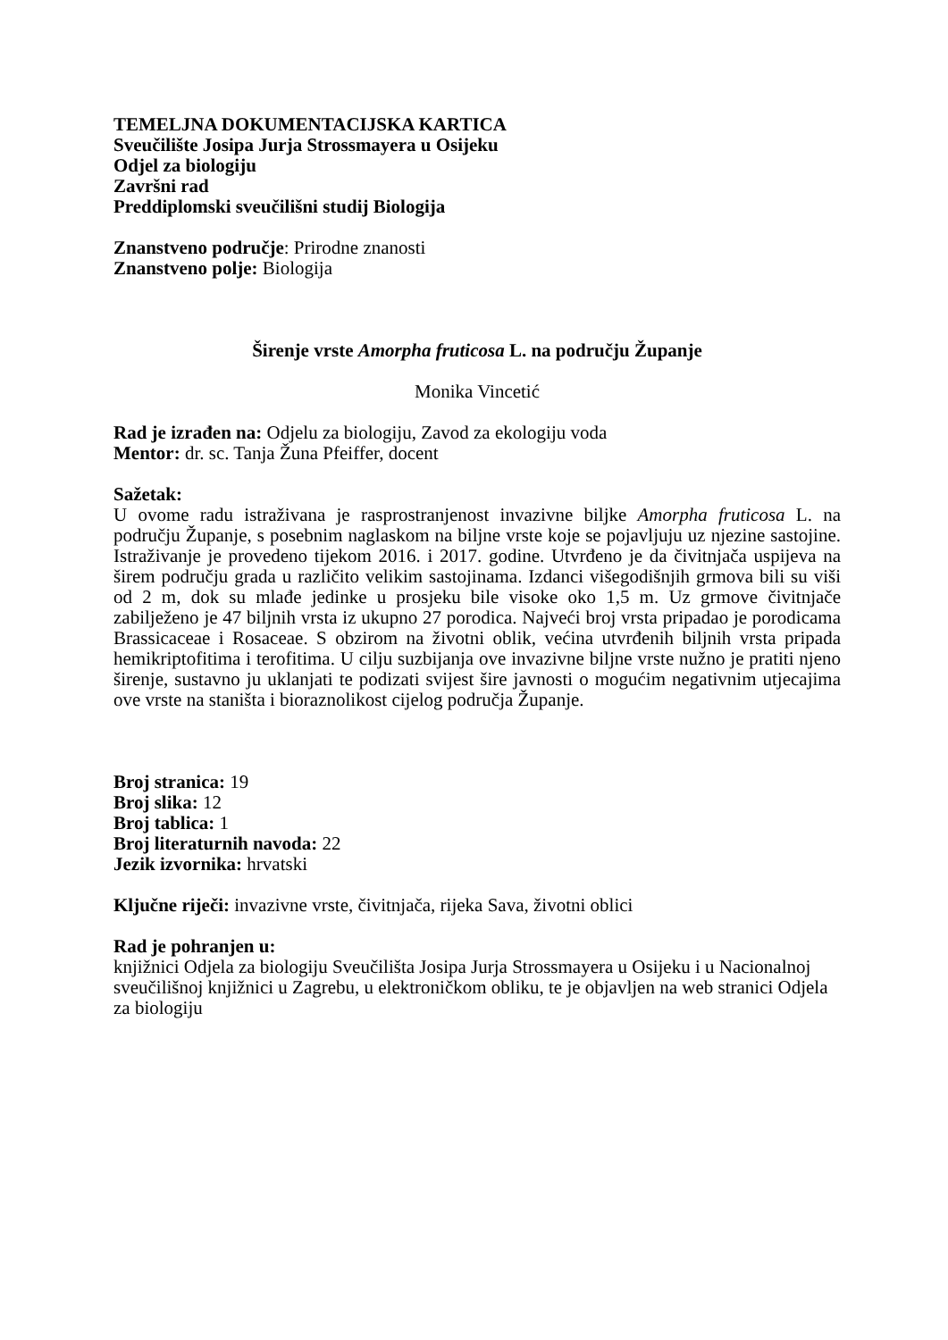TEMELJNA DOKUMENTACIJSKA KARTICA
Sveučilište Josipa Jurja Strossmayera u Osijeku
Odjel za biologiju
Završni rad
Preddiplomski sveučilišni studij Biologija
Znanstveno područje: Prirodne znanosti
Znanstveno polje: Biologija
Širenje vrste Amorpha fruticosa L. na području Županje
Monika Vincetić
Rad je izrađen na: Odjelu za biologiju, Zavod za ekologiju voda
Mentor: dr. sc. Tanja Žuna Pfeiffer, docent
Sažetak:
U ovome radu istraživana je rasprostranjenost invazivne biljke Amorpha fruticosa L. na području Županje, s posebnim naglaskom na biljne vrste koje se pojavljuju uz njezine sastojine. Istraživanje je provedeno tijekom 2016. i 2017. godine. Utvrđeno je da čivitnjača uspijeva na širem području grada u različito velikim sastojinama. Izdanci višegodišnjih grmova bili su viši od 2 m, dok su mlađe jedinke u prosjeku bile visoke oko 1,5 m. Uz grmove čivitnjače zabilježeno je 47 biljnih vrsta iz ukupno 27 porodica. Najveći broj vrsta pripadao je porodicama Brassicaceae i Rosaceae. S obzirom na životni oblik, većina utvrđenih biljnih vrsta pripada hemikriptofitima i terofitima. U cilju suzbijanja ove invazivne biljne vrste nužno je pratiti njeno širenje, sustavno ju uklanjati te podizati svijest šire javnosti o mogućim negativnim utjecajima ove vrste na staništa i bioraznolikost cijelog područja Županje.
Broj stranica: 19
Broj slika: 12
Broj tablica: 1
Broj literaturnih navoda: 22
Jezik izvornika: hrvatski
Ključne riječi: invazivne vrste, čivitnjača, rijeka Sava, životni oblici
Rad je pohranjen u:
knjižnici Odjela za biologiju Sveučilišta Josipa Jurja Strossmayera u Osijeku i u Nacionalnoj sveučilišnoj knjižnici u Zagrebu, u elektroničkom obliku, te je objavljen na web stranici Odjela za biologiju